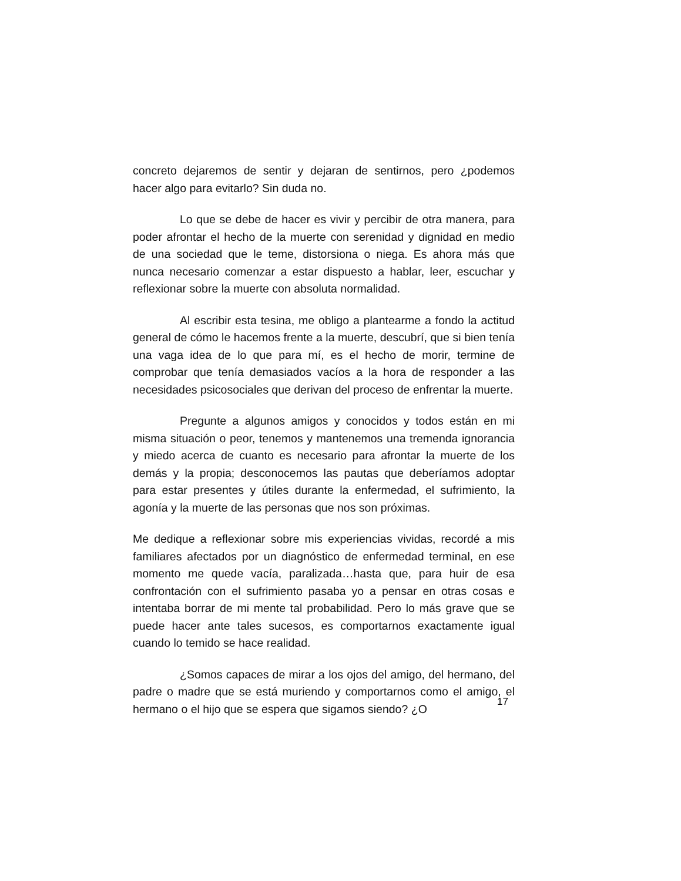concreto dejaremos de sentir y dejaran de sentirnos, pero ¿podemos hacer algo para evitarlo? Sin duda no.
Lo que se debe de hacer es vivir y percibir de otra manera, para poder afrontar el hecho de la muerte con serenidad y dignidad en medio de una sociedad que le teme, distorsiona o niega. Es ahora más que nunca necesario comenzar a estar dispuesto a hablar, leer, escuchar y reflexionar sobre la muerte con absoluta normalidad.
Al escribir esta tesina, me obligo a plantearme a fondo la actitud general de cómo le hacemos frente a la muerte, descubrí, que si bien tenía una vaga idea de lo que para mí, es el hecho de morir, termine de comprobar que tenía demasiados vacíos a la hora de responder a las necesidades psicosociales que derivan del proceso de enfrentar la muerte.
Pregunte a algunos amigos y conocidos y todos están en mi misma situación o peor, tenemos y mantenemos una tremenda ignorancia y miedo acerca de cuanto es necesario para afrontar la muerte de los demás y la propia; desconocemos las pautas que deberíamos adoptar para estar presentes y útiles durante la enfermedad, el sufrimiento, la agonía y la muerte de las personas que nos son próximas.
Me dedique a reflexionar sobre mis experiencias vividas, recordé a mis familiares afectados por un diagnóstico de enfermedad terminal, en ese momento me quede vacía, paralizada…hasta que, para huir de esa confrontación con el sufrimiento pasaba yo a pensar en otras cosas e intentaba borrar de mi mente tal probabilidad. Pero lo más grave que se puede hacer ante tales sucesos, es comportarnos exactamente igual cuando lo temido se hace realidad.
¿Somos capaces de mirar a los ojos del amigo, del hermano, del padre o madre que se está muriendo y comportarnos como el amigo, el hermano o el hijo que se espera que sigamos siendo? ¿O
17